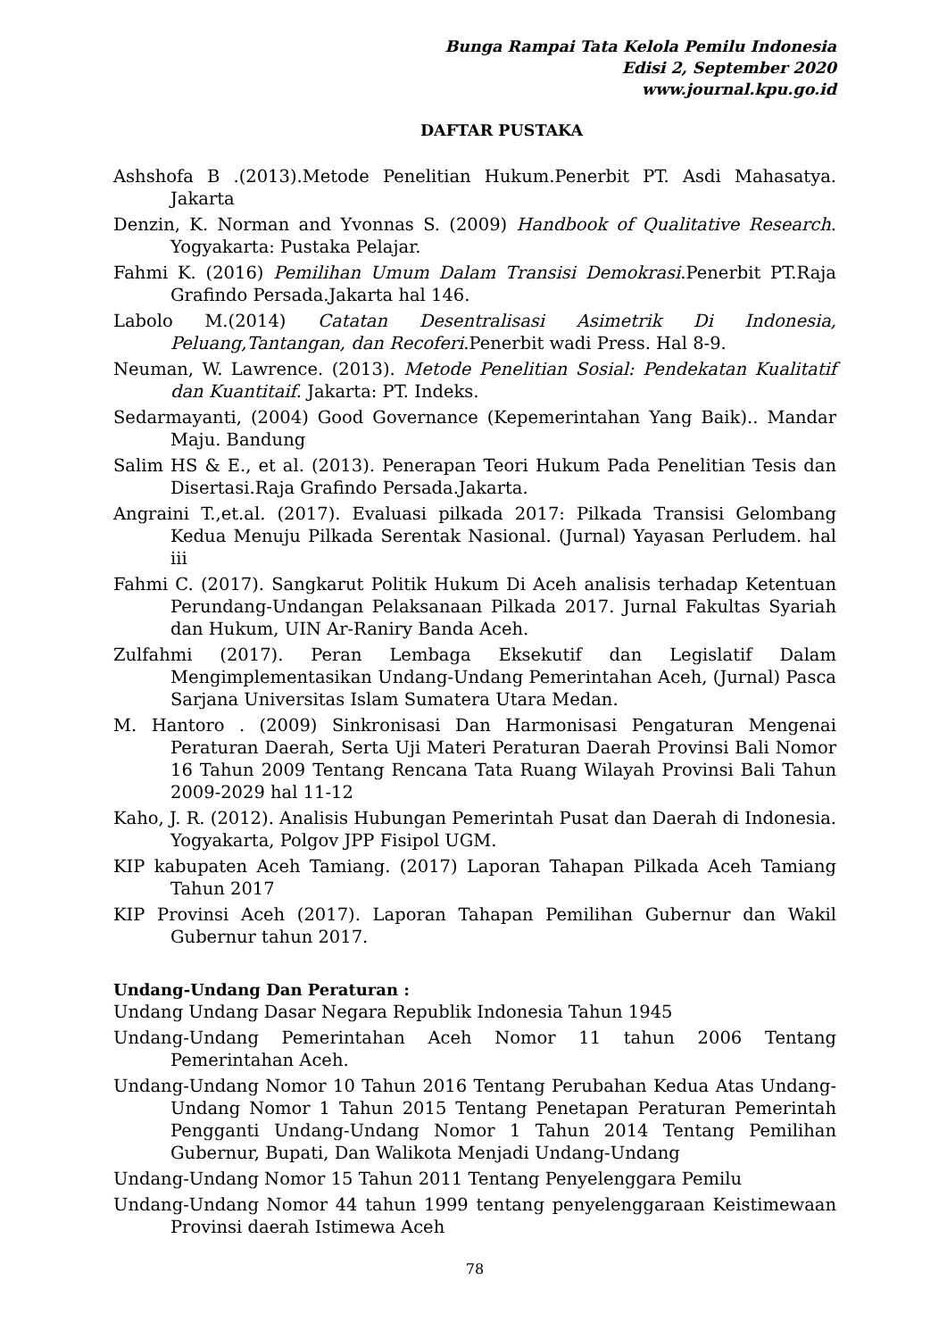Bunga Rampai Tata Kelola Pemilu Indonesia
Edisi 2, September 2020
www.journal.kpu.go.id
DAFTAR PUSTAKA
Ashshofa B .(2013).Metode Penelitian Hukum.Penerbit PT. Asdi Mahasatya. Jakarta
Denzin, K. Norman and Yvonnas S. (2009) Handbook of Qualitative Research. Yogyakarta: Pustaka Pelajar.
Fahmi K. (2016) Pemilihan Umum Dalam Transisi Demokrasi.Penerbit PT.Raja Grafindo Persada.Jakarta hal 146.
Labolo M.(2014) Catatan Desentralisasi Asimetrik Di Indonesia, Peluang,Tantangan, dan Recoferi.Penerbit wadi Press. Hal 8-9.
Neuman, W. Lawrence. (2013). Metode Penelitian Sosial: Pendekatan Kualitatif dan Kuantitaif. Jakarta: PT. Indeks.
Sedarmayanti, (2004) Good Governance (Kepemerintahan Yang Baik).. Mandar Maju. Bandung
Salim HS & E., et al. (2013). Penerapan Teori Hukum Pada Penelitian Tesis dan Disertasi.Raja Grafindo Persada.Jakarta.
Angraini T.,et.al. (2017). Evaluasi pilkada 2017: Pilkada Transisi Gelombang Kedua Menuju Pilkada Serentak Nasional. (Jurnal) Yayasan Perludem. hal iii
Fahmi C. (2017). Sangkarut Politik Hukum Di Aceh analisis terhadap Ketentuan Perundang-Undangan Pelaksanaan Pilkada 2017. Jurnal Fakultas Syariah dan Hukum, UIN Ar-Raniry Banda Aceh.
Zulfahmi (2017). Peran Lembaga Eksekutif dan Legislatif Dalam Mengimplementasikan Undang-Undang Pemerintahan Aceh, (Jurnal) Pasca Sarjana Universitas Islam Sumatera Utara Medan.
M. Hantoro . (2009) Sinkronisasi Dan Harmonisasi Pengaturan Mengenai Peraturan Daerah, Serta Uji Materi Peraturan Daerah Provinsi Bali Nomor 16 Tahun 2009 Tentang Rencana Tata Ruang Wilayah Provinsi Bali Tahun 2009-2029 hal 11-12
Kaho, J. R. (2012). Analisis Hubungan Pemerintah Pusat dan Daerah di Indonesia. Yogyakarta, Polgov JPP Fisipol UGM.
KIP kabupaten Aceh Tamiang. (2017) Laporan Tahapan Pilkada Aceh Tamiang Tahun 2017
KIP Provinsi Aceh (2017). Laporan Tahapan Pemilihan Gubernur dan Wakil Gubernur tahun 2017.
Undang-Undang Dan Peraturan :
Undang Undang Dasar Negara Republik Indonesia Tahun 1945
Undang-Undang Pemerintahan Aceh Nomor 11 tahun 2006 Tentang Pemerintahan Aceh.
Undang-Undang Nomor 10 Tahun 2016 Tentang Perubahan Kedua Atas Undang-Undang Nomor 1 Tahun 2015 Tentang Penetapan Peraturan Pemerintah Pengganti Undang-Undang Nomor 1 Tahun 2014 Tentang Pemilihan Gubernur, Bupati, Dan Walikota Menjadi Undang-Undang
Undang-Undang Nomor 15 Tahun 2011 Tentang Penyelenggara Pemilu
Undang-Undang Nomor 44 tahun 1999 tentang penyelenggaraan Keistimewaan Provinsi daerah Istimewa Aceh
78